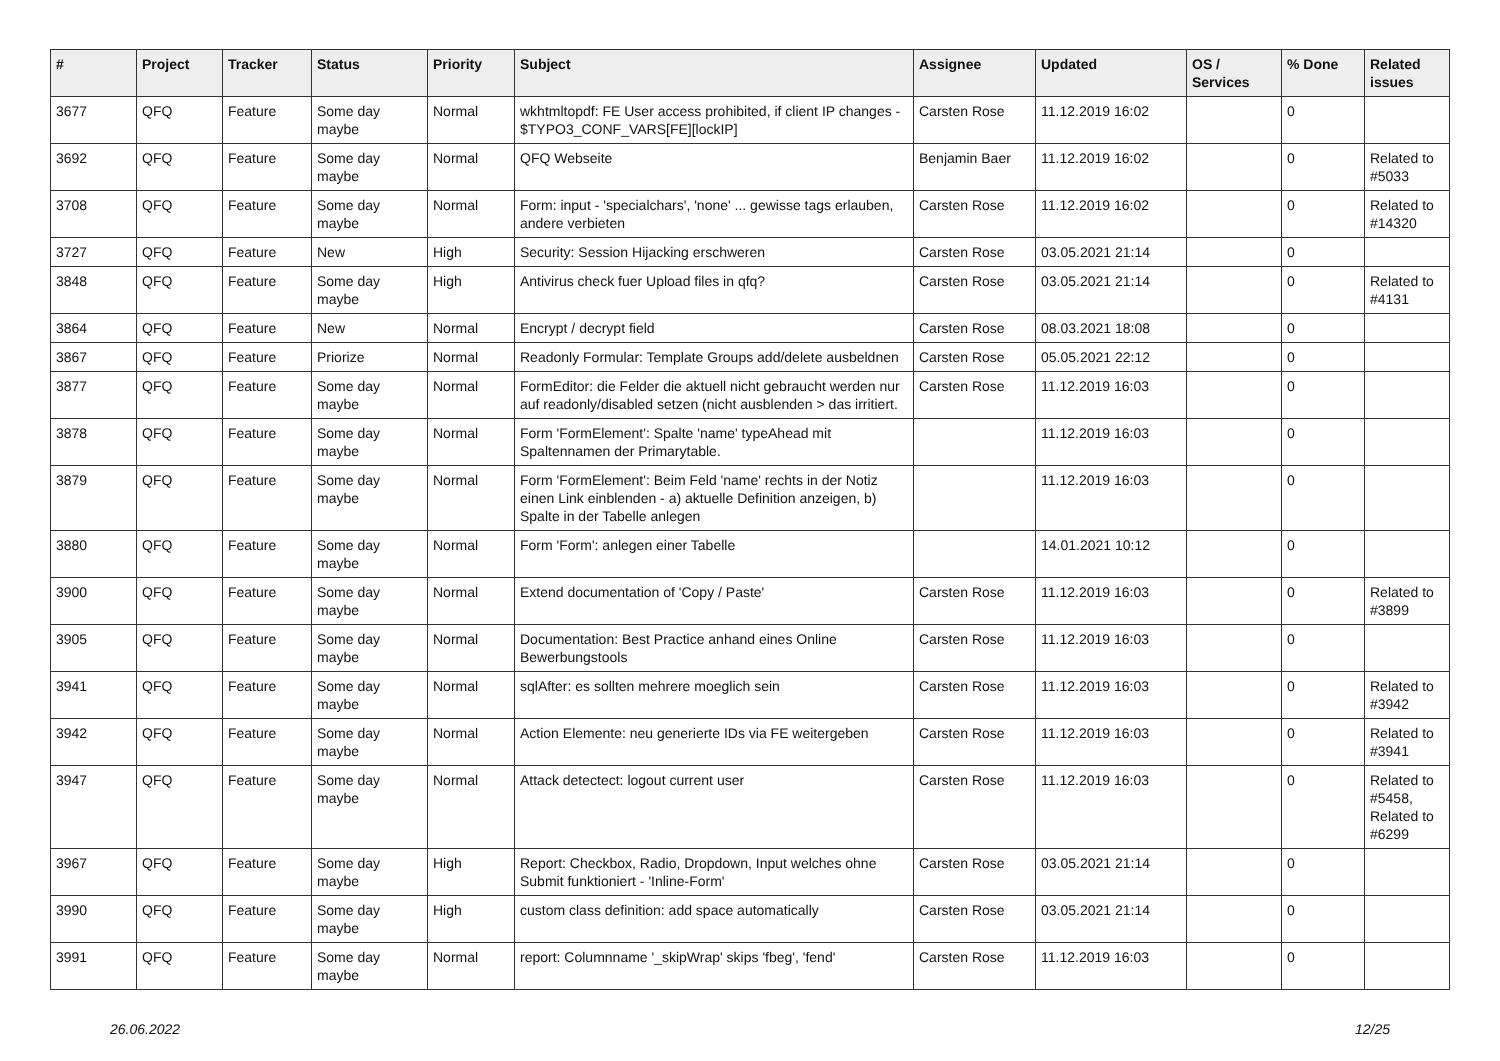| # | Project | Tracker | Status | Priority | Subject | Assignee | Updated | OS / Services | % Done | Related issues |
| --- | --- | --- | --- | --- | --- | --- | --- | --- | --- | --- |
| 3677 | QFQ | Feature | Some day maybe | Normal | wkhtmltopdf: FE User access prohibited, if client IP changes - $TYPO3_CONF_VARS[FE][lockIP] | Carsten Rose | 11.12.2019 16:02 | | 0 | |
| 3692 | QFQ | Feature | Some day maybe | Normal | QFQ Webseite | Benjamin Baer | 11.12.2019 16:02 | | 0 | Related to #5033 |
| 3708 | QFQ | Feature | Some day maybe | Normal | Form: input - 'specialchars', 'none' ... gewisse tags erlauben, andere verbieten | Carsten Rose | 11.12.2019 16:02 | | 0 | Related to #14320 |
| 3727 | QFQ | Feature | New | High | Security: Session Hijacking erschweren | Carsten Rose | 03.05.2021 21:14 | | 0 | |
| 3848 | QFQ | Feature | Some day maybe | High | Antivirus check fuer Upload files in qfq? | Carsten Rose | 03.05.2021 21:14 | | 0 | Related to #4131 |
| 3864 | QFQ | Feature | New | Normal | Encrypt / decrypt field | Carsten Rose | 08.03.2021 18:08 | | 0 | |
| 3867 | QFQ | Feature | Priorize | Normal | Readonly Formular: Template Groups add/delete ausbeldnen | Carsten Rose | 05.05.2021 22:12 | | 0 | |
| 3877 | QFQ | Feature | Some day maybe | Normal | FormEditor: die Felder die aktuell nicht gebraucht werden nur auf readonly/disabled setzen (nicht ausblenden > das irritiert. | Carsten Rose | 11.12.2019 16:03 | | 0 | |
| 3878 | QFQ | Feature | Some day maybe | Normal | Form 'FormElement': Spalte 'name' typeAhead mit Spaltennamen der Primarytable. | | 11.12.2019 16:03 | | 0 | |
| 3879 | QFQ | Feature | Some day maybe | Normal | Form 'FormElement': Beim Feld 'name' rechts in der Notiz einen Link einblenden - a) aktuelle Definition anzeigen, b) Spalte in der Tabelle anlegen | | 11.12.2019 16:03 | | 0 | |
| 3880 | QFQ | Feature | Some day maybe | Normal | Form 'Form': anlegen einer Tabelle | | 14.01.2021 10:12 | | 0 | |
| 3900 | QFQ | Feature | Some day maybe | Normal | Extend documentation of 'Copy / Paste' | Carsten Rose | 11.12.2019 16:03 | | 0 | Related to #3899 |
| 3905 | QFQ | Feature | Some day maybe | Normal | Documentation: Best Practice anhand eines Online Bewerbungstools | Carsten Rose | 11.12.2019 16:03 | | 0 | |
| 3941 | QFQ | Feature | Some day maybe | Normal | sqlAfter: es sollten mehrere moeglich sein | Carsten Rose | 11.12.2019 16:03 | | 0 | Related to #3942 |
| 3942 | QFQ | Feature | Some day maybe | Normal | Action Elemente: neu generierte IDs via FE weitergeben | Carsten Rose | 11.12.2019 16:03 | | 0 | Related to #3941 |
| 3947 | QFQ | Feature | Some day maybe | Normal | Attack detectect: logout current user | Carsten Rose | 11.12.2019 16:03 | | 0 | Related to #5458, Related to #6299 |
| 3967 | QFQ | Feature | Some day maybe | High | Report: Checkbox, Radio, Dropdown, Input welches ohne Submit funktioniert - 'Inline-Form' | Carsten Rose | 03.05.2021 21:14 | | 0 | |
| 3990 | QFQ | Feature | Some day maybe | High | custom class definition: add space automatically | Carsten Rose | 03.05.2021 21:14 | | 0 | |
| 3991 | QFQ | Feature | Some day maybe | Normal | report: Columnname '_skipWrap' skips 'fbeg', 'fend' | Carsten Rose | 11.12.2019 16:03 | | 0 | |
26.06.2022 12/25